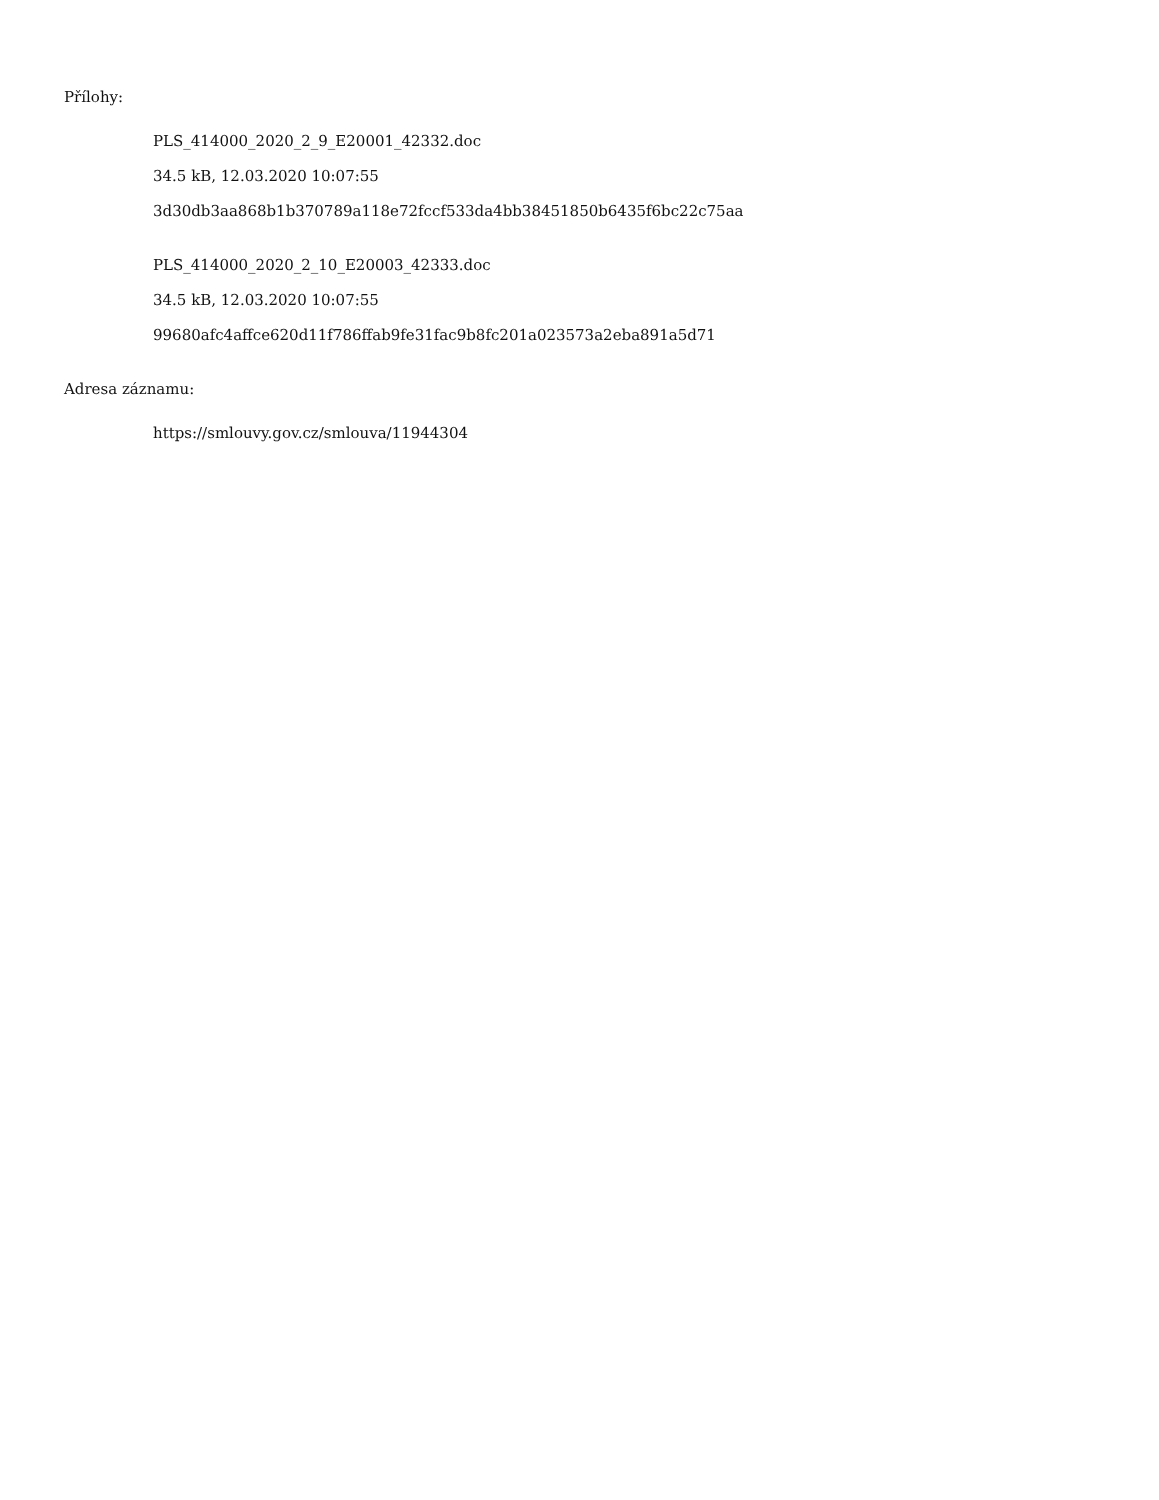Přílohy:
PLS_414000_2020_2_9_E20001_42332.doc
34.5 kB, 12.03.2020 10:07:55
3d30db3aa868b1b370789a118e72fccf533da4bb38451850b6435f6bc22c75aa
PLS_414000_2020_2_10_E20003_42333.doc
34.5 kB, 12.03.2020 10:07:55
99680afc4affce620d11f786ffab9fe31fac9b8fc201a023573a2eba891a5d71
Adresa záznamu:
https://smlouvy.gov.cz/smlouva/11944304